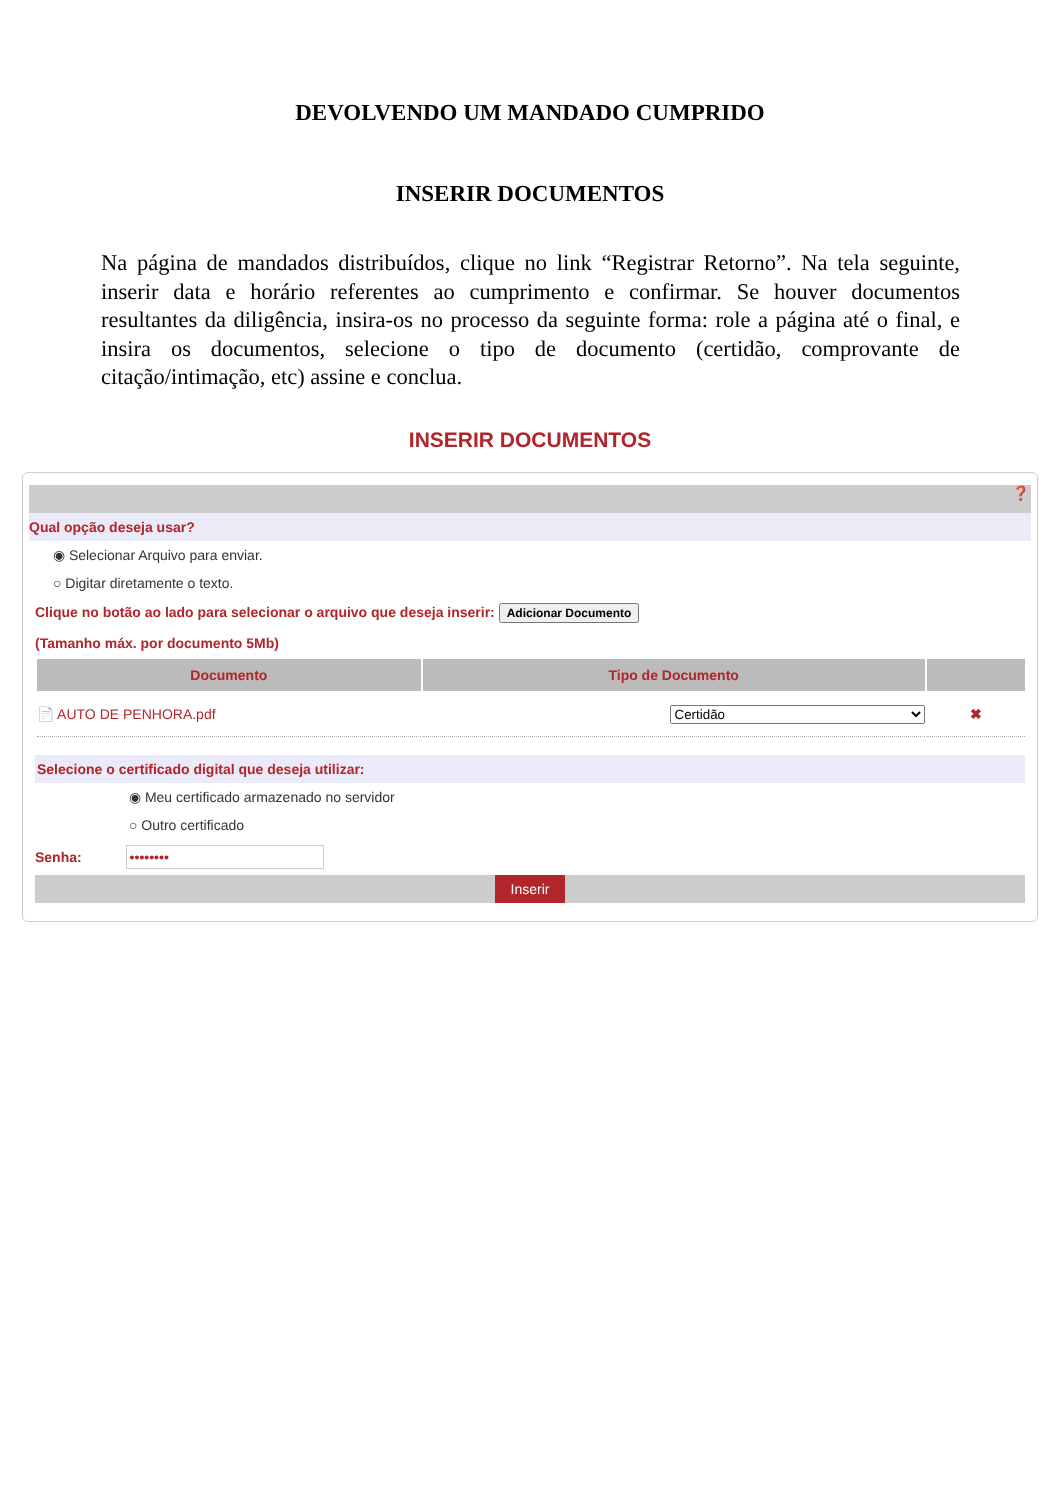DEVOLVENDO UM MANDADO CUMPRIDO
INSERIR DOCUMENTOS
Na página de mandados distribuídos, clique no link “Registrar Retorno”. Na tela seguinte, inserir data e horário referentes ao cumprimento e confirmar. Se houver documentos resultantes da diligência, insira-os no processo da seguinte forma: role a página até o final, e insira os documentos, selecione o tipo de documento (certidão, comprovante de citação/intimação, etc) assine e conclua.
INSERIR DOCUMENTOS
❓
Qual opção deseja usar?
◉ Selecionar Arquivo para enviar.
○ Digitar diretamente o texto.
Clique no botão ao lado para selecionar o arquivo que deseja inserir: Adicionar Documento
(Tamanho máx. por documento 5Mb)
| Documento | Tipo de Documento | |
| --- | --- | --- |
| 📄 AUTO DE PENHORA.pdf | Certidão | ✖ |
Selecione o certificado digital que deseja utilizar:
◉ Meu certificado armazenado no servidor
○ Outro certificado
Senha: ••••••••
Inserir